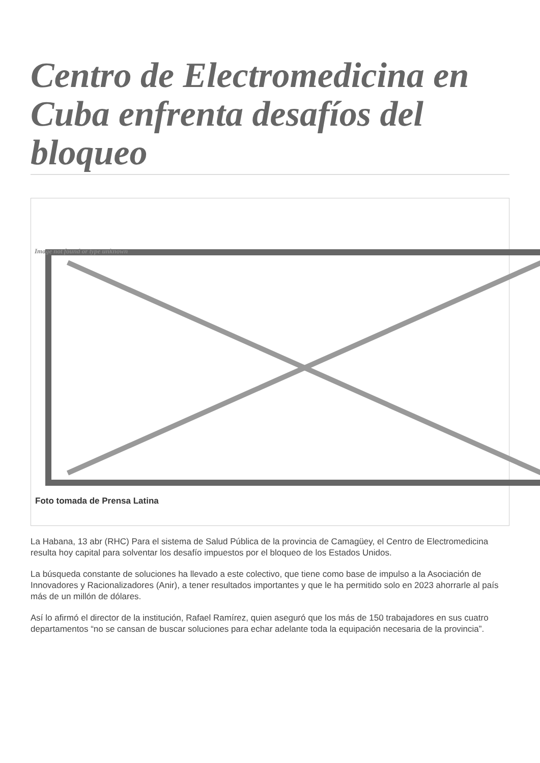Centro de Electromedicina en Cuba enfrenta desafíos del bloqueo
Image not found or type unknown
Foto tomada de Prensa Latina
La Habana, 13 abr (RHC) Para el sistema de Salud Pública de la provincia de Camagüey, el Centro de Electromedicina resulta hoy capital para solventar los desafío impuestos por el bloqueo de los Estados Unidos.
La búsqueda constante de soluciones ha llevado a este colectivo, que tiene como base de impulso a la Asociación de Innovadores y Racionalizadores (Anir), a tener resultados importantes y que le ha permitido solo en 2023 ahorrarle al país más de un millón de dólares.
Así lo afirmó el director de la institución, Rafael Ramírez, quien aseguró que los más de 150 trabajadores en sus cuatro departamentos “no se cansan de buscar soluciones para echar adelante toda la equipación necesaria de la provincia”.